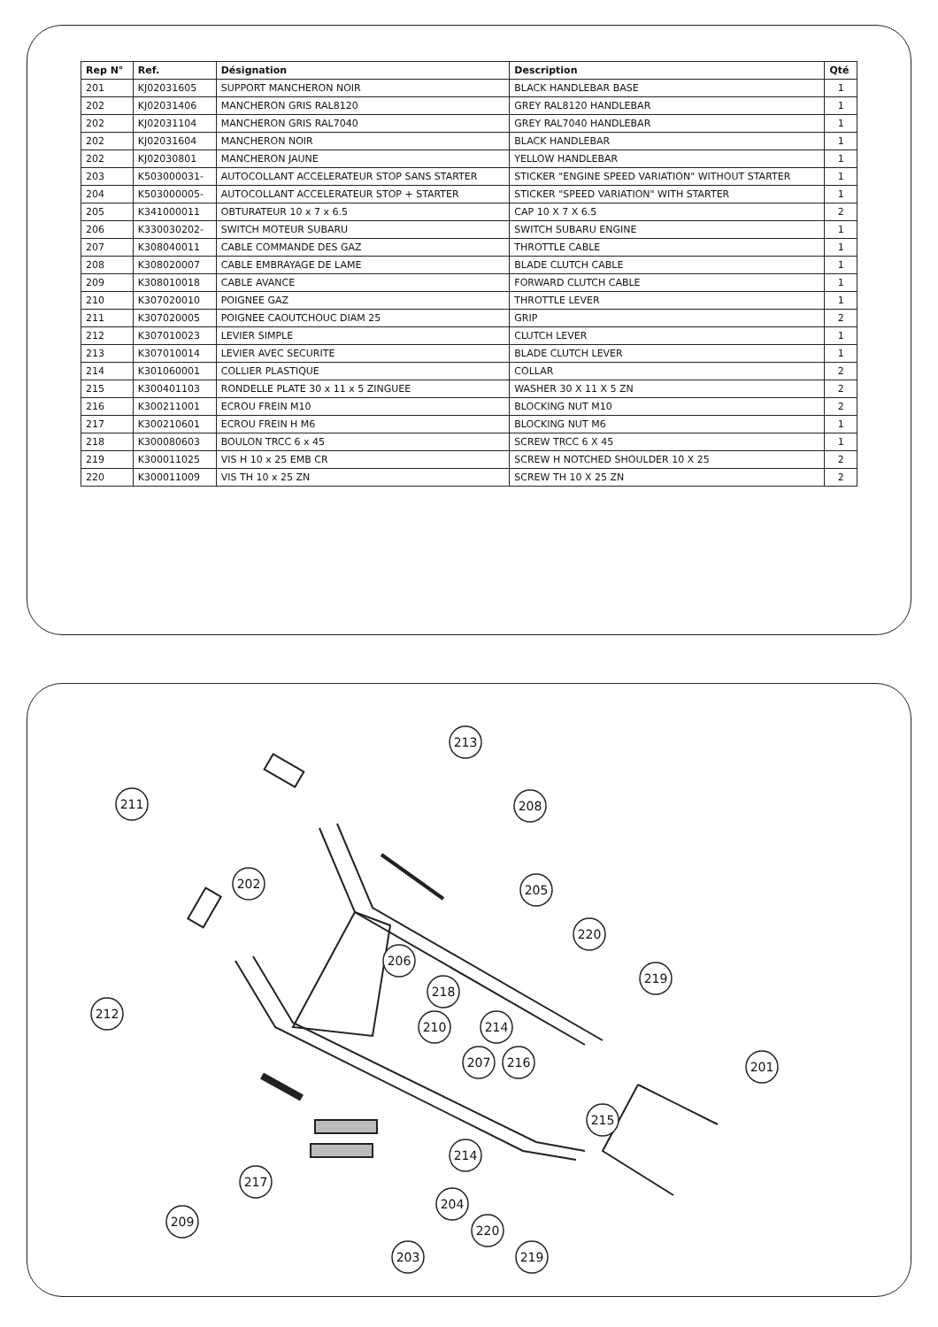| Rep N° | Ref. | Désignation | Description | Qté |
| --- | --- | --- | --- | --- |
| 201 | KJ02031605 | SUPPORT MANCHERON NOIR | BLACK HANDLEBAR BASE | 1 |
| 202 | KJ02031406 | MANCHERON GRIS RAL8120 | GREY RAL8120 HANDLEBAR | 1 |
| 202 | KJ02031104 | MANCHERON GRIS RAL7040 | GREY RAL7040 HANDLEBAR | 1 |
| 202 | KJ02031604 | MANCHERON NOIR | BLACK HANDLEBAR | 1 |
| 202 | KJ02030801 | MANCHERON JAUNE | YELLOW HANDLEBAR | 1 |
| 203 | K503000031- | AUTOCOLLANT ACCELERATEUR STOP SANS STARTER | STICKER "ENGINE SPEED VARIATION" WITHOUT STARTER | 1 |
| 204 | K503000005- | AUTOCOLLANT ACCELERATEUR STOP + STARTER | STICKER "SPEED VARIATION" WITH STARTER | 1 |
| 205 | K341000011 | OBTURATEUR 10 x 7 x 6.5 | CAP 10 X 7 X 6.5 | 2 |
| 206 | K330030202- | SWITCH MOTEUR SUBARU | SWITCH SUBARU ENGINE | 1 |
| 207 | K308040011 | CABLE COMMANDE DES GAZ | THROTTLE CABLE | 1 |
| 208 | K308020007 | CABLE EMBRAYAGE DE LAME | BLADE CLUTCH CABLE | 1 |
| 209 | K308010018 | CABLE AVANCE | FORWARD CLUTCH CABLE | 1 |
| 210 | K307020010 | POIGNEE GAZ | THROTTLE LEVER | 1 |
| 211 | K307020005 | POIGNEE CAOUTCHOUC DIAM 25 | GRIP | 2 |
| 212 | K307010023 | LEVIER SIMPLE | CLUTCH LEVER | 1 |
| 213 | K307010014 | LEVIER AVEC SECURITE | BLADE CLUTCH LEVER | 1 |
| 214 | K301060001 | COLLIER PLASTIQUE | COLLAR | 2 |
| 215 | K300401103 | RONDELLE PLATE 30 x 11 x 5 ZINGUEE | WASHER 30 X 11 X 5 ZN | 2 |
| 216 | K300211001 | ECROU FREIN M10 | BLOCKING NUT M10 | 2 |
| 217 | K300210601 | ECROU FREIN H M6 | BLOCKING NUT M6 | 1 |
| 218 | K300080603 | BOULON TRCC 6 x 45 | SCREW TRCC 6 X 45 | 1 |
| 219 | K300011025 | VIS H 10 x 25 EMB CR | SCREW H NOTCHED SHOULDER 10 X 25 | 2 |
| 220 | K300011009 | VIS TH 10 x 25 ZN | SCREW TH 10 X 25 ZN | 2 |
211
213
208
202
205
220
206
218
212
219
210
214
207
216
201
215
214
217
204
209
220
203
219